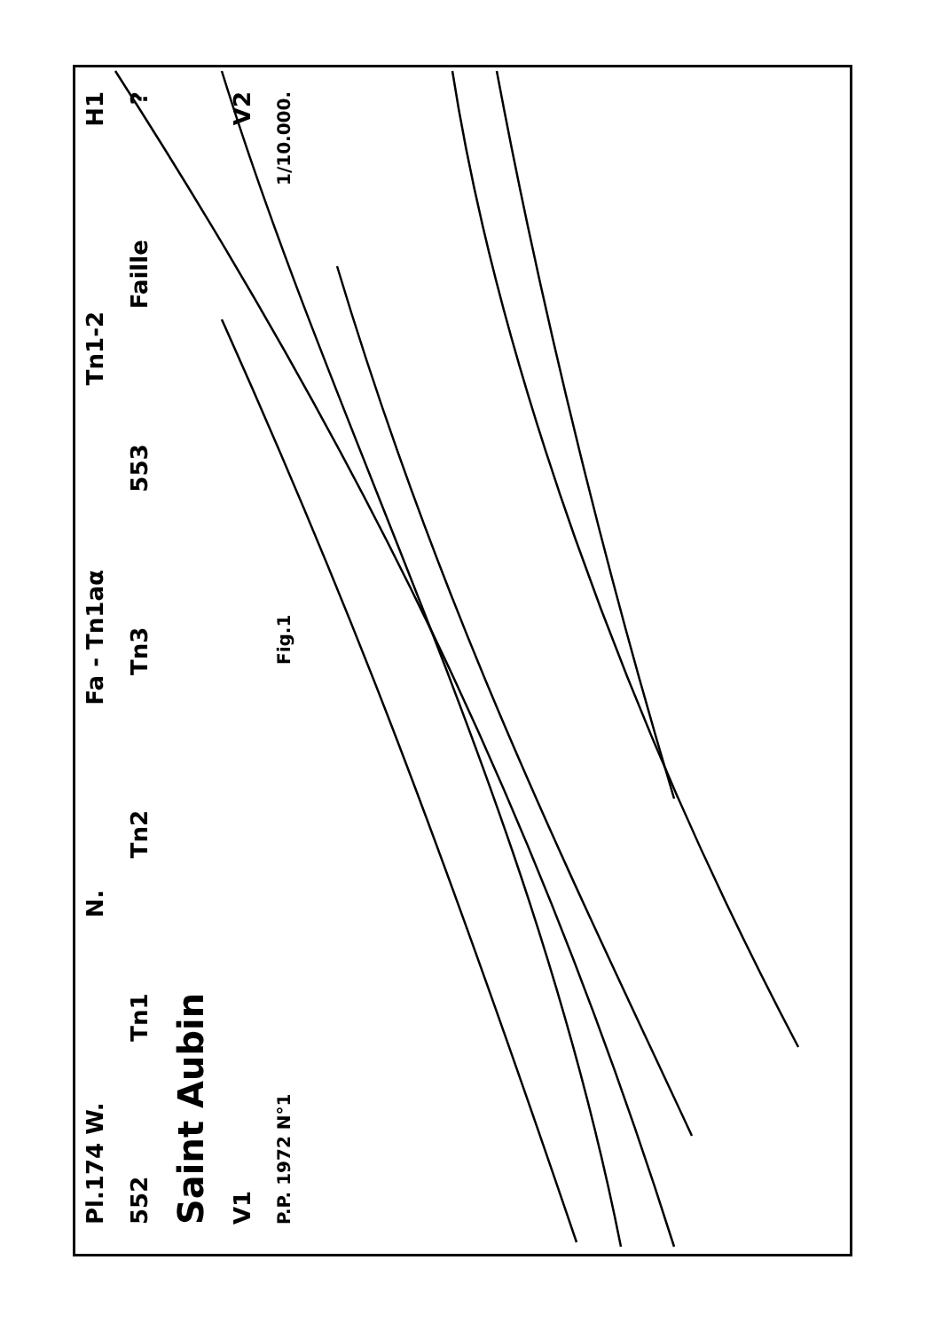Pl.174 W. N. Fa - Tn1aα Tn1-2 H1
552 Tn1 Tn2 Tn3 553 Faille?
Saint Aubin
V1 V2
P.P. 1972 N°1 Fig.1 1/10.000.